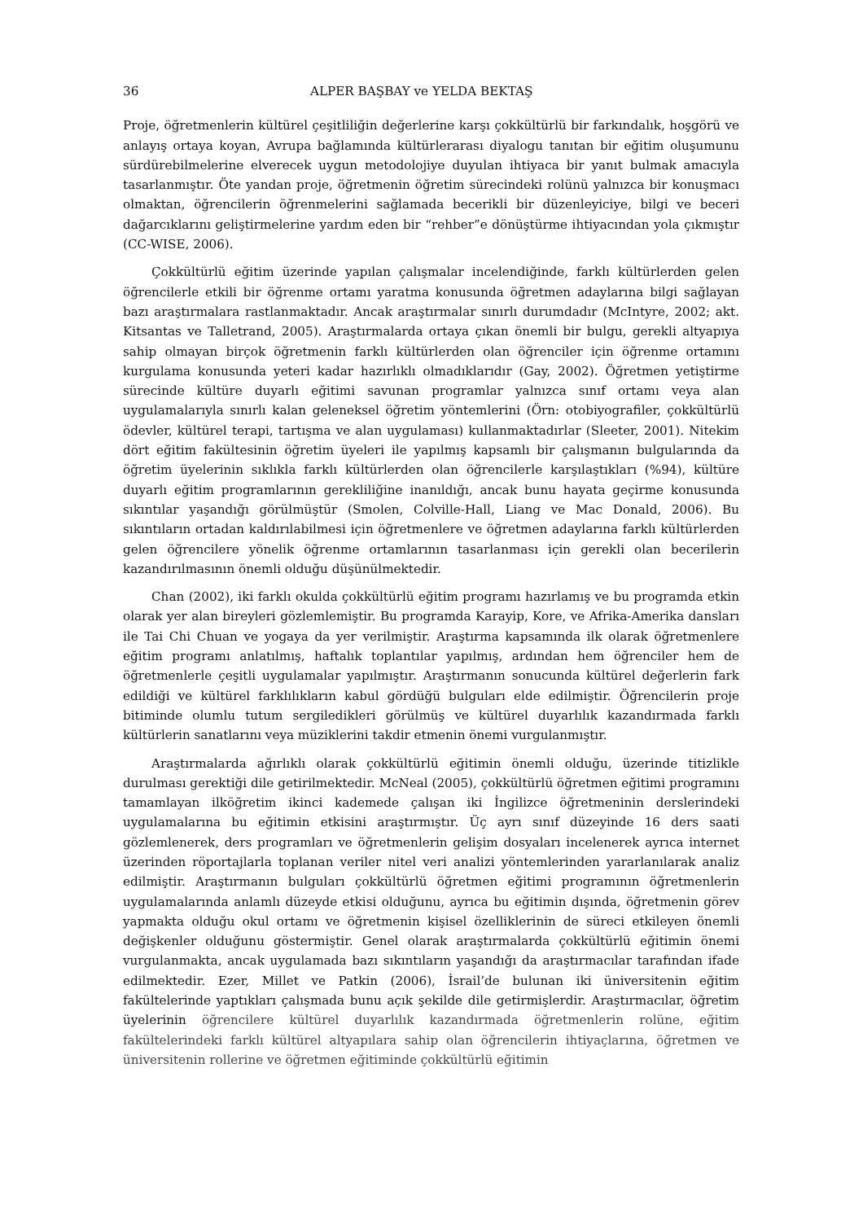36 ALPER BAŞBAY ve YELDA BEKTAŞ
Proje, öğretmenlerin kültürel çeşitliliğin değerlerine karşı çokkültürlü bir farkındalık, hoşgörü ve anlayış ortaya koyan, Avrupa bağlamında kültürlerarası diyalogu tanıtan bir eğitim oluşumunu sürdürebilmelerine elverecek uygun metodolojiye duyulan ihtiyaca bir yanıt bulmak amacıyla tasarlanmıştır. Öte yandan proje, öğretmenin öğretim sürecindeki rolünü yalnızca bir konuşmacı olmaktan, öğrencilerin öğrenmelerini sağlamada becerikli bir düzenleyiciye, bilgi ve beceri dağarcıklarını geliştirmelerine yardım eden bir “rehber”e dönüştürme ihtiyacından yola çıkmıştır (CC-WISE, 2006).
Çokkültürlü eğitim üzerinde yapılan çalışmalar incelendiğinde, farklı kültürlerden gelen öğrencilerle etkili bir öğrenme ortamı yaratma konusunda öğretmen adaylarına bilgi sağlayan bazı araştırmalara rastlanmaktadır. Ancak araştırmalar sınırlı durumdadır (McIntyre, 2002; akt. Kitsantas ve Talletrand, 2005). Araştırmalarda ortaya çıkan önemli bir bulgu, gerekli altyapıya sahip olmayan birçok öğretmenin farklı kültürlerden olan öğrenciler için öğrenme ortamını kurgulama konusunda yeteri kadar hazırlıklı olmadıklarıdır (Gay, 2002). Öğretmen yetiştirme sürecinde kültüre duyarlı eğitimi savunan programlar yalnızca sınıf ortamı veya alan uygulamalarıyla sınırlı kalan geleneksel öğretim yöntemlerini (Örn: otobiyografiler, çokkültürlü ödevler, kültürel terapi, tartışma ve alan uygulaması) kullanmaktadırlar (Sleeter, 2001). Nitekim dört eğitim fakültesinin öğretim üyeleri ile yapılmış kapsamlı bir çalışmanın bulgularında da öğretim üyelerinin sıklıkla farklı kültürlerden olan öğrencilerle karşılaştıkları (%94), kültüre duyarlı eğitim programlarının gerekliliğine inanıldığı, ancak bunu hayata geçirme konusunda sıkıntılar yaşandığı görülmüştür (Smolen, Colville-Hall, Liang ve Mac Donald, 2006). Bu sıkıntıların ortadan kaldırılabilmesi için öğretmenlere ve öğretmen adaylarına farklı kültürlerden gelen öğrencilere yönelik öğrenme ortamlarının tasarlanması için gerekli olan becerilerin kazandırılmasının önemli olduğu düşünülmektedir.
Chan (2002), iki farklı okulda çokkültürlü eğitim programı hazırlamış ve bu programda etkin olarak yer alan bireyleri gözlemlemiştir. Bu programda Karayip, Kore, ve Afrika-Amerika dansları ile Tai Chi Chuan ve yogaya da yer verilmiştir. Araştırma kapsamında ilk olarak öğretmenlere eğitim programı anlatılmış, haftalık toplantılar yapılmış, ardından hem öğrenciler hem de öğretmenlerle çeşitli uygulamalar yapılmıştır. Araştırmanın sonucunda kültürel değerlerin fark edildiği ve kültürel farklılıkların kabul gördüğü bulguları elde edilmiştir. Öğrencilerin proje bitiminde olumlu tutum sergiledikleri görülmüş ve kültürel duyarlılık kazandırmada farklı kültürlerin sanatlarını veya müziklerini takdir etmenin önemi vurgulanmıştır.
Araştırmalarda ağırlıklı olarak çokkültürlü eğitimin önemli olduğu, üzerinde titizlikle durulması gerektiği dile getirilmektedir. McNeal (2005), çokkültürlü öğretmen eğitimi programını tamamlayan ilköğretim ikinci kademede çalışan iki İngilizce öğretmeninin derslerindeki uygulamalarına bu eğitimin etkisini araştırmıştır. Üç ayrı sınıf düzeyinde 16 ders saati gözlemlenerek, ders programları ve öğretmenlerin gelişim dosyaları incelenerek ayrıca internet üzerinden röportajlarla toplanan veriler nitel veri analizi yöntemlerinden yararlanılarak analiz edilmiştir. Araştırmanın bulguları çokkültürlü öğretmen eğitimi programının öğretmenlerin uygulamalarında anlamlı düzeyde etkisi olduğunu, ayrıca bu eğitimin dışında, öğretmenin görev yapmakta olduğu okul ortamı ve öğretmenin kişisel özelliklerinin de süreci etkileyen önemli değişkenler olduğunu göstermiştir. Genel olarak araştırmalarda çokkültürlü eğitimin önemi vurgulanmakta, ancak uygulamada bazı sıkıntıların yaşandığı da araştırmacılar tarafından ifade edilmektedir. Ezer, Millet ve Patkin (2006), İsrail’de bulunan iki üniversitenin eğitim fakültelerinde yaptıkları çalışmada bunu açık şekilde dile getirmişlerdir. Araştırmacılar, öğretim üyelerinin öğrencilere kültürel duyarlılık kazandırmada öğretmenlerin rolüne, eğitim fakültelerindeki farklı kültürel altyapılara sahip olan öğrencilerin ihtiyaçlarına, öğretmen ve üniversitenin rollerine ve öğretmen eğitiminde çokkültürlü eğitimin